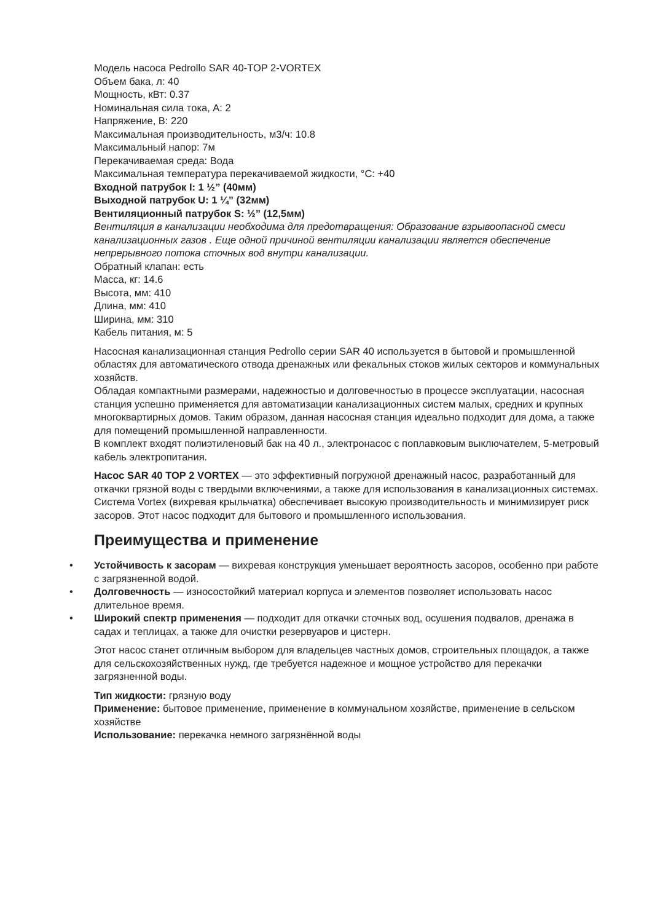Модель насоса Pedrollo SAR 40-TOP 2-VORTEX
Объем бака, л: 40
Мощность, кВт: 0.37
Номинальная сила тока, А: 2
Напряжение, В: 220
Максимальная производительность, м3/ч: 10.8
Максимальный напор: 7м
Перекачиваемая среда: Вода
Максимальная температура перекачиваемой жидкости, °С: +40
Входной патрубок I: 1 ½” (40мм)
Выходной патрубок U: 1 ¼” (32мм)
Вентиляционный патрубок S: ½” (12,5мм)
Вентиляция в канализации необходима для предотвращения: Образование взрывоопасной смеси канализационных газов . Еще одной причиной вентиляции канализации является обеспечение непрерывного потока сточных вод внутри канализации.
Обратный клапан: есть
Масса, кг: 14.6
Высота, мм: 410
Длина, мм: 410
Ширина, мм: 310
Кабель питания, м: 5
Насосная канализационная станция Pedrollo серии SAR 40 используется в бытовой и промышленной областях для автоматического отвода дренажных или фекальных стоков жилых секторов и коммунальных хозяйств.
Обладая компактными размерами, надежностью и долговечностью в процессе эксплуатации, насосная станция успешно применяется для автоматизации канализационных систем малых, средних и крупных многоквартирных домов. Таким образом, данная насосная станция идеально подходит для дома, а также для помещений промышленной направленности.
В комплект входят полиэтиленовый бак на 40 л., электронасос с поплавковым выключателем, 5-метровый кабель электропитания.
Насос SAR 40 TOP 2 VORTEX — это эффективный погружной дренажный насос, разработанный для откачки грязной воды с твердыми включениями, а также для использования в канализационных системах. Система Vortex (вихревая крыльчатка) обеспечивает высокую производительность и минимизирует риск засоров. Этот насос подходит для бытового и промышленного использования.
Преимущества и применение
• Устойчивость к засорам — вихревая конструкция уменьшает вероятность засоров, особенно при работе с загрязненной водой.
• Долговечность — износостойкий материал корпуса и элементов позволяет использовать насос длительное время.
• Широкий спектр применения — подходит для откачки сточных вод, осушения подвалов, дренажа в садах и теплицах, а также для очистки резервуаров и цистерн.
Этот насос станет отличным выбором для владельцев частных домов, строительных площадок, а также для сельскохозяйственных нужд, где требуется надежное и мощное устройство для перекачки загрязненной воды.
Тип жидкости: грязную воду
Применение: бытовое применение, применение в коммунальном хозяйстве, применение в сельском хозяйстве
Использование: перекачка немного загрязнённой воды